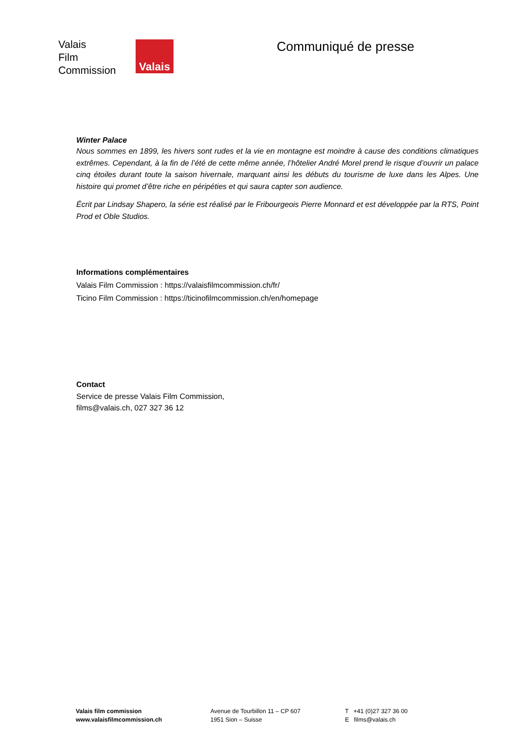Valais
Film
Commission
Valais
Communiqué de presse
Winter Palace
Nous sommes en 1899, les hivers sont rudes et la vie en montagne est moindre à cause des conditions climatiques extrêmes. Cependant, à la fin de l’été de cette même année, l’hôtelier André Morel prend le risque d’ouvrir un palace cinq étoiles durant toute la saison hivernale, marquant ainsi les débuts du tourisme de luxe dans les Alpes. Une histoire qui promet d’être riche en péripéties et qui saura capter son audience.
Écrit par Lindsay Shapero, la série est réalisé par le Fribourgeois Pierre Monnard et est développée par la RTS, Point Prod et Oble Studios.
Informations complémentaires
Valais Film Commission : https://valaisfilmcommission.ch/fr/
Ticino Film Commission : https://ticinofilmcommission.ch/en/homepage
Contact
Service de presse Valais Film Commission,
films@valais.ch, 027 327 36 12
Valais film commission
www.valaisfilmcommission.ch
Avenue de Tourbillon 11 – CP 607
1951 Sion – Suisse
T +41 (0)27 327 36 00
E films@valais.ch